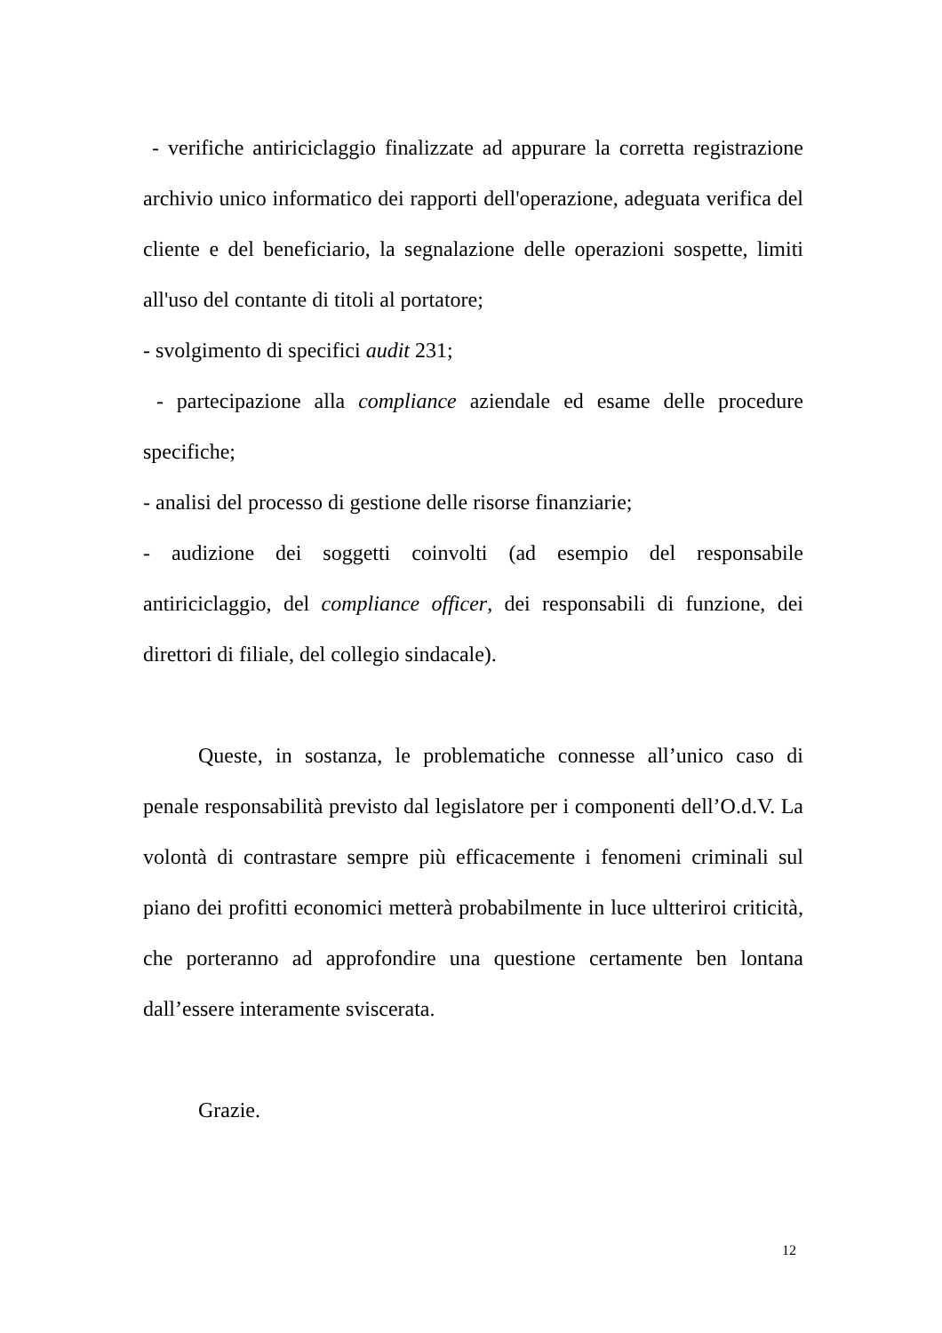- verifiche antiriciclaggio finalizzate ad appurare la corretta registrazione archivio unico informatico dei rapporti dell'operazione, adeguata verifica del cliente e del beneficiario, la segnalazione delle operazioni sospette, limiti all'uso del contante di titoli al portatore;
- svolgimento di specifici audit 231;
- partecipazione alla compliance aziendale ed esame delle procedure specifiche;
- analisi del processo di gestione delle risorse finanziarie;
- audizione dei soggetti coinvolti (ad esempio del responsabile antiriciclaggio, del compliance officer, dei responsabili di funzione, dei direttori di filiale, del collegio sindacale).
Queste, in sostanza, le problematiche connesse all’unico caso di penale responsabilità previsto dal legislatore per i componenti dell’O.d.V. La volontà di contrastare sempre più efficacemente i fenomeni criminali sul piano dei profitti economici metterà probabilmente in luce ultteriroi criticità, che porteranno ad approfondire una questione certamente ben lontana dall’essere interamente sviscerata.
Grazie.
12